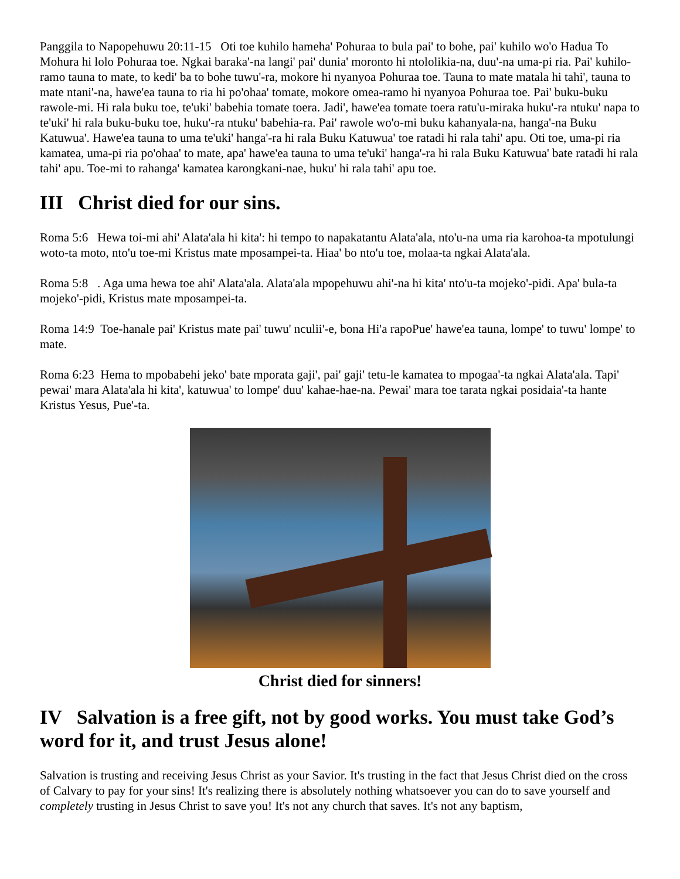Panggila to Napopehuwu 20:11-15 Oti toe kuhilo hameha' Pohuraa to bula pai' to bohe, pai' kuhilo wo'o Hadua To Mohura hi lolo Pohuraa toe. Ngkai baraka'-na langi' pai' dunia' moronto hi ntololikia-na, duu'-na uma-pi ria. Pai' kuhilo-ramo tauna to mate, to kedi' ba to bohe tuwu'-ra, mokore hi nyanyoa Pohuraa toe. Tauna to mate matala hi tahi', tauna to mate ntani'-na, hawe'ea tauna to ria hi po'ohaa' tomate, mokore omea-ramo hi nyanyoa Pohuraa toe. Pai' buku-buku rawole-mi. Hi rala buku toe, te'uki' babehia tomate toera. Jadi', hawe'ea tomate toera ratu'u-miraka huku'-ra ntuku' napa to te'uki' hi rala buku-buku toe, huku'-ra ntuku' babehia-ra. Pai' rawole wo'o-mi buku kahanyala-na, hanga'-na Buku Katuwua'. Hawe'ea tauna to uma te'uki' hanga'-ra hi rala Buku Katuwua' toe ratadi hi rala tahi' apu. Oti toe, uma-pi ria kamatea, uma-pi ria po'ohaa' to mate, apa' hawe'ea tauna to uma te'uki' hanga'-ra hi rala Buku Katuwua' bate ratadi hi rala tahi' apu. Toe-mi to rahanga' kamatea karongkani-nae, huku' hi rala tahi' apu toe.
III Christ died for our sins.
Roma 5:6 Hewa toi-mi ahi' Alata'ala hi kita': hi tempo to napakatantu Alata'ala, nto'u-na uma ria karohoa-ta mpotulungi woto-ta moto, nto'u toe-mi Kristus mate mposampei-ta. Hiaa' bo nto'u toe, molaa-ta ngkai Alata'ala.
Roma 5:8 . Aga uma hewa toe ahi' Alata'ala. Alata'ala mpopehuwu ahi'-na hi kita' nto'u-ta mojeko'-pidi. Apa' bula-ta mojeko'-pidi, Kristus mate mposampei-ta.
Roma 14:9 Toe-hanale pai' Kristus mate pai' tuwu' nculii'-e, bona Hi'a rapoPue' hawe'ea tauna, lompe' to tuwu' lompe' to mate.
Roma 6:23 Hema to mpobabehi jeko' bate mporata gaji', pai' gaji' tetu-le kamatea to mpogaa'-ta ngkai Alata'ala. Tapi' pewai' mara Alata'ala hi kita', katuwua' to lompe' duu' kahae-hae-na. Pewai' mara toe tarata ngkai posidaia'-ta hante Kristus Yesus, Pue'-ta.
Christ died for sinners!
IV Salvation is a free gift, not by good works. You must take God’s word for it, and trust Jesus alone!
Salvation is trusting and receiving Jesus Christ as your Savior. It's trusting in the fact that Jesus Christ died on the cross of Calvary to pay for your sins! It's realizing there is absolutely nothing whatsoever you can do to save yourself and completely trusting in Jesus Christ to save you! It's not any church that saves. It's not any baptism,